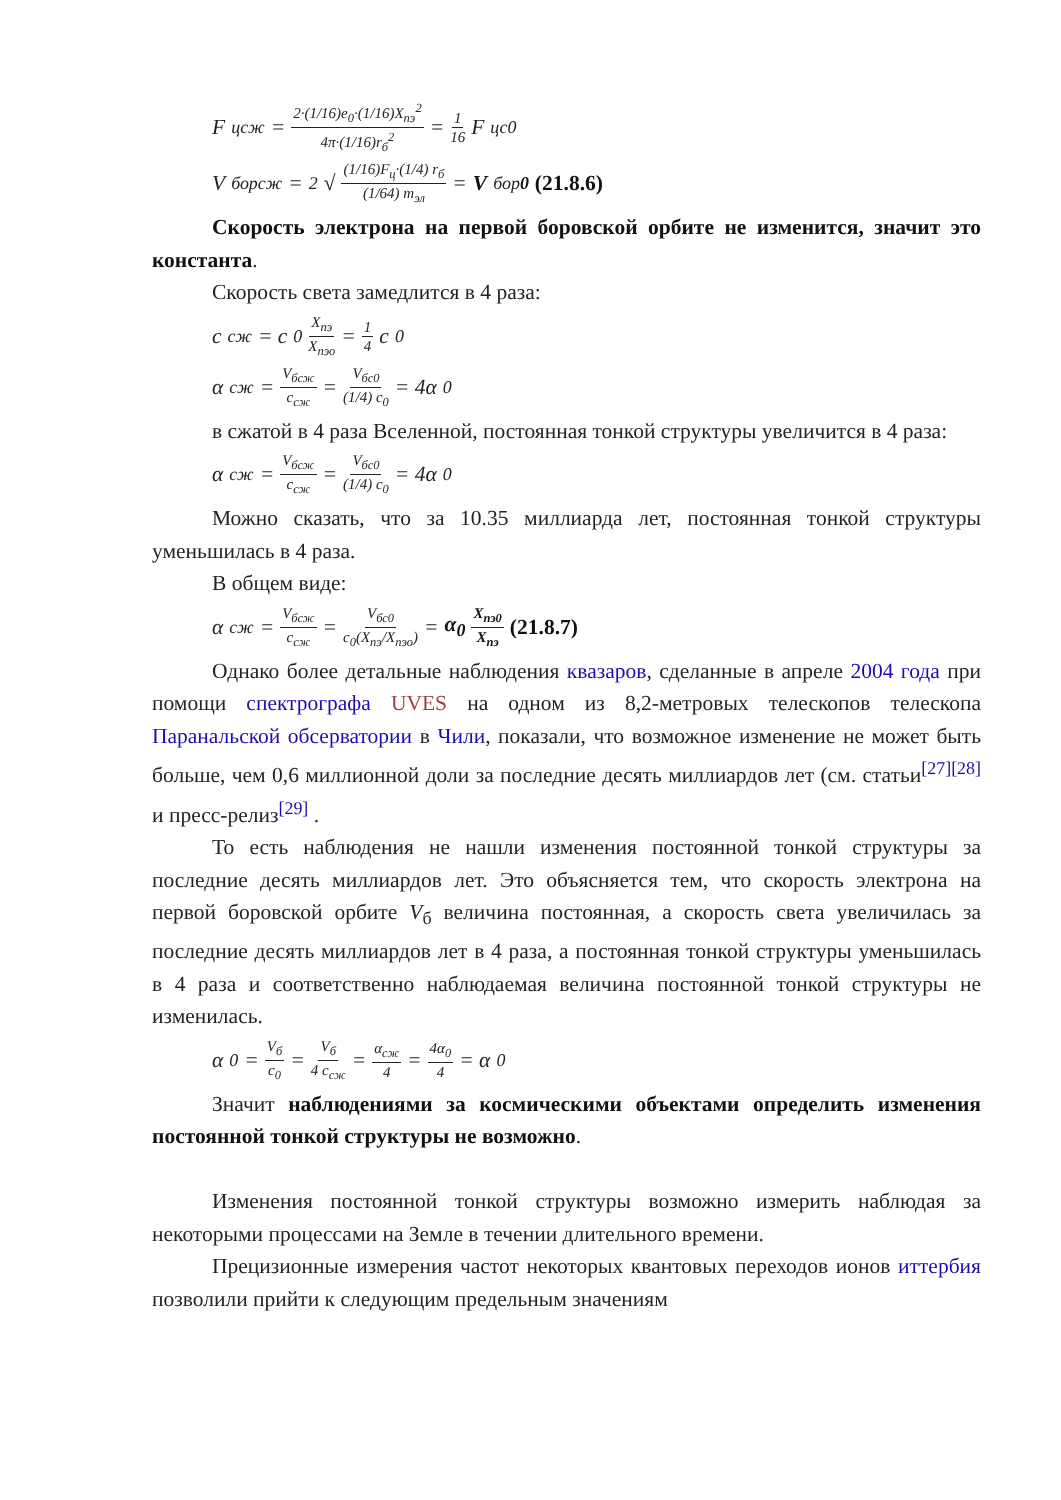F<sub>цсж</sub> = 2·(1/16)e<sub>0</sub>·(1/16)X<sub>пэ</sub><sup>2</sup> 4π·(1/16)r<sub>б</sub><sup>2</sup> = 1 16 F<sub>цс0</sub>
V<sub>борсж</sub> = <sup>2</sup>√ (1/16)F<sub>ц</sub>·(1/4) r<sub>б</sub> (1/64) m<sub>эл</sub> = V<sub>бор0</sub> (21.8.6)
Скорость электрона на первой боровской орбите не изменится, значит это константа.
Скорость света замедлится в 4 раза:
c<sub>сж</sub> = c<sub>0</sub> X<sub>пэ</sub> X<sub>пэо</sub> = 1 4 c<sub>0</sub>
α<sub>сж</sub> = V<sub>бсж</sub> c<sub>сж</sub> = V<sub>бс0</sub> (1/4) c<sub>0</sub> = 4α<sub>0</sub>
в сжатой в 4 раза Вселенной, постоянная тонкой структуры увеличится в 4 раза:
α<sub>сж</sub> = V<sub>бсж</sub> c<sub>сж</sub> = V<sub>бс0</sub> (1/4) c<sub>0</sub> = 4α<sub>0</sub>
Можно сказать, что за 10.35 миллиарда лет, постоянная тонкой структуры уменьшилась в 4 раза.
В общем виде:
α<sub>сж</sub> = V<sub>бсж</sub> c<sub>сж</sub> = V<sub>бс0</sub> c<sub>0</sub>(X<sub>пэ</sub>/X<sub>пэо</sub>) = α<sub>0</sub> X<sub>пэ0</sub> X<sub>пэ</sub> (21.8.7)
Однако более детальные наблюдения квазаров, сделанные в апреле 2004 года при помощи спектрографа UVES на одном из 8,2-метровых телескопов телескопа Паранальской обсерватории в Чили, показали, что возможное изменение не может быть больше, чем 0,6 миллионной доли за последние десять миллиардов лет (см. статьи<sup>[27][28]</sup> и пресс-релиз<sup>[29]</sup> .
То есть наблюдения не нашли изменения постоянной тонкой структуры за последние десять миллиардов лет. Это объясняется тем, что скорость электрона на первой боровской орбите V<sub>б</sub> величина постоянная, а скорость света увеличилась за последние десять миллиардов лет в 4 раза, а постоянная тонкой структуры уменьшилась в 4 раза и соответственно наблюдаемая величина постоянной тонкой структуры не изменилась.
α<sub>0</sub> = V<sub>б</sub> c<sub>0</sub> = V<sub>б</sub> 4 c<sub>сж</sub> = α<sub>сж</sub> 4 = 4α<sub>0</sub> 4 = α<sub>0</sub>
Значит наблюдениями за космическими объектами определить изменения постоянной тонкой структуры не возможно.
Изменения постоянной тонкой структуры возможно измерить наблюдая за некоторыми процессами на Земле в течении длительного времени.
Прецизионные измерения частот некоторых квантовых переходов ионов иттербия позволили прийти к следующим предельным значениям